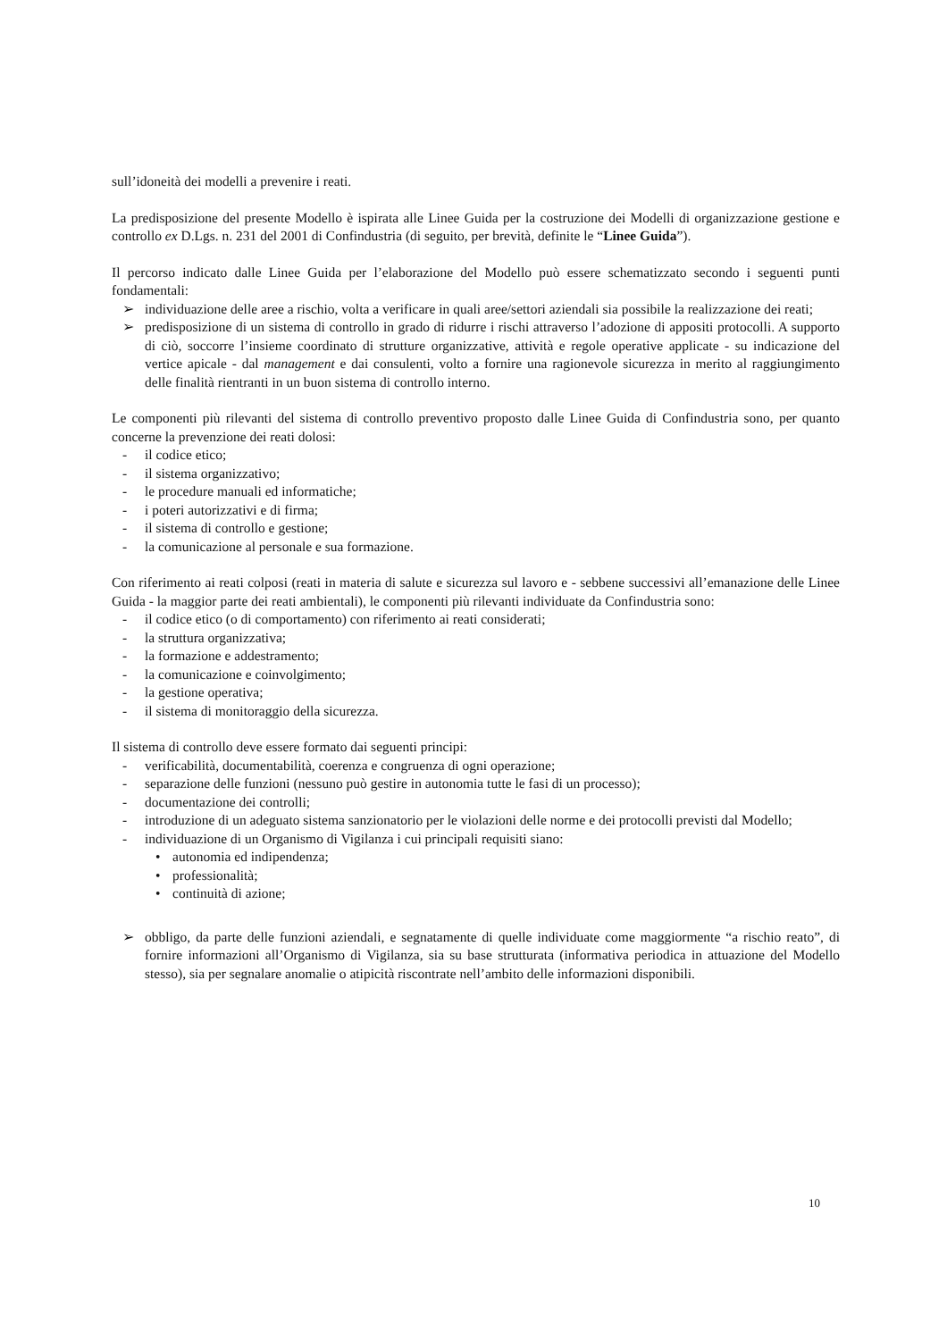sull’idoneità dei modelli a prevenire i reati.
La predisposizione del presente Modello è ispirata alle Linee Guida per la costruzione dei Modelli di organizzazione gestione e controllo ex D.Lgs. n. 231 del 2001 di Confindustria (di seguito, per brevità, definite le “Linee Guida”).
Il percorso indicato dalle Linee Guida per l’elaborazione del Modello può essere schematizzato secondo i seguenti punti fondamentali:
➢ individuazione delle aree a rischio, volta a verificare in quali aree/settori aziendali sia possibile la realizzazione dei reati;
➢ predisposizione di un sistema di controllo in grado di ridurre i rischi attraverso l’adozione di appositi protocolli. A supporto di ciò, soccorre l’insieme coordinato di strutture organizzative, attività e regole operative applicate - su indicazione del vertice apicale - dal management e dai consulenti, volto a fornire una ragionevole sicurezza in merito al raggiungimento delle finalità rientranti in un buon sistema di controllo interno.
Le componenti più rilevanti del sistema di controllo preventivo proposto dalle Linee Guida di Confindustria sono, per quanto concerne la prevenzione dei reati dolosi:
- il codice etico;
- il sistema organizzativo;
- le procedure manuali ed informatiche;
- i poteri autorizzativi e di firma;
- il sistema di controllo e gestione;
- la comunicazione al personale e sua formazione.
Con riferimento ai reati colposi (reati in materia di salute e sicurezza sul lavoro e - sebbene successivi all’emanazione delle Linee Guida - la maggior parte dei reati ambientali), le componenti più rilevanti individuate da Confindustria sono:
- il codice etico (o di comportamento) con riferimento ai reati considerati;
- la struttura organizzativa;
- la formazione e addestramento;
- la comunicazione e coinvolgimento;
- la gestione operativa;
- il sistema di monitoraggio della sicurezza.
Il sistema di controllo deve essere formato dai seguenti principi:
- verificabilità, documentabilità, coerenza e congruenza di ogni operazione;
- separazione delle funzioni (nessuno può gestire in autonomia tutte le fasi di un processo);
- documentazione dei controlli;
- introduzione di un adeguato sistema sanzionatorio per le violazioni delle norme e dei protocolli previsti dal Modello;
- individuazione di un Organismo di Vigilanza i cui principali requisiti siano:
• autonomia ed indipendenza;
• professionalità;
• continuità di azione;
➢ obbligo, da parte delle funzioni aziendali, e segnatamente di quelle individuate come maggiormente “a rischio reato”, di fornire informazioni all’Organismo di Vigilanza, sia su base strutturata (informativa periodica in attuazione del Modello stesso), sia per segnalare anomalie o atipicità riscontrate nell’ambito delle informazioni disponibili.
10